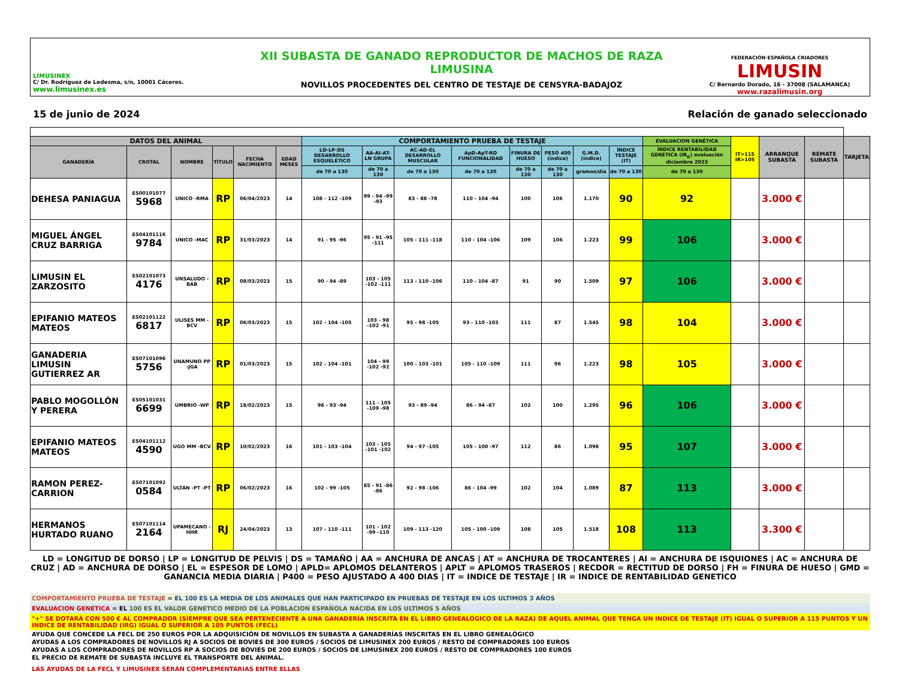LIMUSINEX
C/ Dr. Rodríguez de Ledesma, s/n, 10001 Cáceres.
www.limusinex.es
XII SUBASTA DE GANADO REPRODUCTOR DE MACHOS DE RAZA LIMUSINA
NOVILLOS PROCEDENTES DEL CENTRO DE TESTAJE DE CENSYRA-BADAJOZ
FEDERACIÓN ESPAÑOLA CRIADORES
LIMUSIN
C/ Bernardo Dorado, 16 - 37008 (SALAMANCA)
www.razalimusin.org
15 de junio de 2024 Relación de ganado seleccionado
| DATOS DEL ANIMAL | | | | | | COMPORTAMIENTO PRUEBA DE TESTAJE | | | | | | | | EVALUACION GENÉTICA | IT>115 IR>105 | ARRANQUE SUBASTA | REMATE SUBASTA | TARJETA |
| --- | --- | --- | --- | --- | --- | --- | --- | --- | --- | --- | --- | --- | --- | --- | --- | --- | --- | --- |
| GANADERÍA | CROTAL | NOMBRE | TÍTULO | FECHA NACIMIENTO | EDAD MESES | LD-LP-DS DESARROLLO ESQUELÉTICO | AA-AI-AT-LN GRUPA | AC-AD-EL DESARROLLO MUSCULAR | ApD-ApT-RD FUNCIONALIDAD | FINURA DE HUESO | PESO 400 (índice) | G.M.D. (índice) | ÍNDICE TESTAJE (IT) | ÍNDICE RENTABILIDAD GENETICA (IR<sub>G</sub>) evaluación diciembre 2023 | | | | |
| | | | | | | de 70 a 130 | de 70 a 130 | de 70 a 130 | de 70 a 130 | de 70 a 130 | de 70 a 130 | gramos/día | de 70 a 130 | de 70 a 130 | | | | |
| DEHESA PANIAGUA | ES00101077 5968 | UNICO -RMA | RP | 06/04/2023 | 14 | 108 - 112 -109 | 99 - 94 -99 -93 | 83 - 88 -78 | 110 - 104 -94 | 100 | 106 | 1.170 | 90 | 92 | | 3.000 € | | |
| MIGUEL ÁNGEL CRUZ BARRIGA | ES04101116 9784 | UNICO -MAC | RP | 31/03/2023 | 14 | 91 - 95 -96 | 95 - 91 -95 -111 | 105 - 111 -118 | 110 - 104 -106 | 109 | 106 | 1.223 | 99 | 106 | | 3.000 € | | |
| LIMUSIN EL ZARZOSITO | ES02101073 4176 | UNSALUDO -BAB | RP | 08/03/2023 | 15 | 90 - 94 -89 | 103 - 105 -102 -111 | 113 - 110 -106 | 110 - 104 -87 | 91 | 90 | 1.509 | 97 | 106 | | 3.000 € | | |
| EPIFANIO MATEOS MATEOS | ES02101122 6817 | ULISES MM -BCV | RP | 06/03/2023 | 15 | 102 - 104 -105 | 103 - 98 -102 -91 | 95 - 98 -105 | 93 - 110 -103 | 111 | 87 | 1.545 | 98 | 104 | | 3.000 € | | |
| GANADERIA LIMUSIN GUTIERREZ AR | ES07101096 5756 | UNAMUNO PP -JGA | RP | 01/03/2023 | 15 | 102 - 104 -101 | 104 - 99 -102 -92 | 100 - 103 -101 | 105 - 110 -109 | 111 | 96 | 1.223 | 98 | 105 | | 3.000 € | | |
| PABLO MOGOLLÓN Y PERERA | ES05101031 6699 | UMBRIO -WP | RP | 18/02/2023 | 15 | 96 - 93 -94 | 111 - 105 -109 -98 | 93 - 89 -94 | 86 - 94 -87 | 102 | 100 | 1.295 | 96 | 106 | | 3.000 € | | |
| EPIFANIO MATEOS MATEOS | ES04101112 4590 | UGO MM -BCV | RP | 10/02/2023 | 16 | 101 - 103 -104 | 103 - 105 -101 -102 | 94 - 97 -105 | 105 - 100 -97 | 112 | 86 | 1.098 | 95 | 107 | | 3.000 € | | |
| RAMON PEREZ-CARRION | ES07101092 0584 | ULTÁN -PT -PT | RP | 06/02/2023 | 16 | 102 - 99 -105 | 85 - 91 -86 -86 | 92 - 98 -106 | 86 - 104 -99 | 102 | 104 | 1.089 | 87 | 113 | | 3.000 € | | |
| HERMANOS HURTADO RUANO | ES07101114 2164 | UPAMECANO -HHR | RJ | 24/04/2023 | 13 | 107 - 110 -111 | 101 - 102 -99 -110 | 109 - 113 -120 | 105 - 100 -109 | 108 | 105 | 1.518 | 108 | 113 | | 3.300 € | | |
LD = LONGITUD DE DORSO | LP = LONGITUD DE PELVIS | DS = TAMAÑO | AA = ANCHURA DE ANCAS | AT = ANCHURA DE TROCANTERES | AI = ANCHURA DE ISQUIONES | AC = ANCHURA DE CRUZ | AD = ANCHURA DE DORSO | EL = ESPESOR DE LOMO | APLD= APLOMOS DELANTEROS | APLT = APLOMOS TRASEROS | RECDOR = RECTITUD DE DORSO | FH = FINURA DE HUESO | GMD = GANANCIA MEDIA DIARIA | P400 = PESO AJUSTADO A 400 DIAS | IT = INDICE DE TESTAJE | IR = INDICE DE RENTABILIDAD GENETICO
COMPORTAMIENTO PRUEBA DE TESTAJE = EL 100 ES LA MEDIA DE LOS ANIMALES QUE HAN PARTICIPADO EN PRUEBAS DE TESTAJE EN LOS ULTIMOS 3 AÑOS
EVALUACION GENETICA = EL 100 ES EL VALOR GENETICO MEDIO DE LA POBLACION ESPAÑOLA NACIDA EN LOS ULTIMOS 5 AÑOS
"+" SE DOTARÁ CON 500 € AL COMPRADOR (SIEMPRE QUE SEA PERTENECIENTE A UNA GANADERÍA INSCRITA EN EL LIBRO GENEALÓGICO DE LA RAZA) DE AQUEL ANIMAL QUE TENGA UN INDICE DE TESTAJE (IT) IGUAL O SUPERIOR A 115 PUNTOS Y UN INDICE DE RENTABILIDAD (IRG) IGUAL O SUPERIOR A 105 PUNTOS (FECL)
AYUDA QUE CONCEDE LA FECL DE 250 EUROS POR LA ADQUISICIÓN DE NOVILLOS EN SUBASTA A GANADERÍAS INSCRITAS EN EL LIBRO GENEALÓGICO
AYUDAS A LOS COMPRADORES DE NOVILLOS RJ A SOCIOS DE BOVIES DE 300 EUROS / SOCIOS DE LIMUSINEX 200 EUROS / RESTO DE COMPRADORES 100 EUROS
AYUDAS A LOS COMPRADORES DE NOVILLOS RP A SOCIOS DE BOVIES DE 200 EUROS / SOCIOS DE LIMUSINEX 200 EUROS / RESTO DE COMPRADORES 100 EUROS
EL PRECIO DE REMATE DE SUBASTA INCLUYE EL TRANSPORTE DEL ANIMAL.
LAS AYUDAS DE LA FECL Y LIMUSINEX SERÁN COMPLEMENTARIAS ENTRE ELLAS